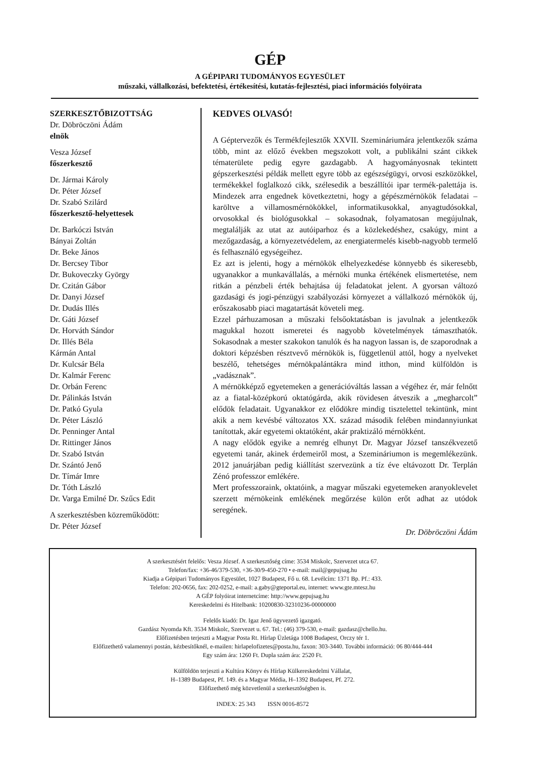GÉP
A GÉPIPARI TUDOMÁNYOS EGYESÜLET
műszaki, vállalkozási, befektetési, értékesítési, kutatás-fejlesztési, piaci információs folyóirata
SZERKESZTŐBIZOTTSÁG
Dr. Döbröczöni Ádám
elnök
Vesza József
főszerkesztő
Dr. Jármai Károly
Dr. Péter József
Dr. Szabó Szilárd
főszerkesztő-helyettesek
Dr. Barkóczi István
Bányai Zoltán
Dr. Beke János
Dr. Bercsey Tibor
Dr. Bukoveczky György
Dr. Czitán Gábor
Dr. Danyi József
Dr. Dudás Illés
Dr. Gáti József
Dr. Horváth Sándor
Dr. Illés Béla
Kármán Antal
Dr. Kulcsár Béla
Dr. Kalmár Ferenc
Dr. Orbán Ferenc
Dr. Pálinkás István
Dr. Patkó Gyula
Dr. Péter László
Dr. Penninger Antal
Dr. Rittinger János
Dr. Szabó István
Dr. Szántó Jenő
Dr. Tímár Imre
Dr. Tóth László
Dr. Varga Emilné Dr. Szűcs Edit
A szerkesztésben közreműködött:
Dr. Péter József
KEDVES OLVASÓ!
A Géptervezők és Termékfejlesztők XXVII. Szemináriumára jelentkezők száma több, mint az előző években megszokott volt, a publikálni szánt cikkek tématerülete pedig egyre gazdagabb. A hagyományosnak tekintett gépszerkesztési példák mellett egyre több az egészségügyi, orvosi eszközökkel, termékekkel foglalkozó cikk, szélesedik a beszállítói ipar termék-palettája is. Mindezek arra engednek következtetni, hogy a gépészmérnökök feladatai – karöltve a villamosmérnökökkel, informatikusokkal, anyagtudósokkal, orvosokkal és biológusokkal – sokasodnak, folyamatosan megújulnak, megtalálják az utat az autóiparhoz és a közlekedéshez, csakúgy, mint a mezőgazdaság, a környezetvédelem, az energiatermelés kisebb-nagyobb termelő és felhasználó egységeihez.
Ez azt is jelenti, hogy a mérnökök elhelyezkedése könnyebb és sikeresebb, ugyanakkor a munkavállalás, a mérnöki munka értékének elismertetése, nem ritkán a pénzbeli érték behajtása új feladatokat jelent. A gyorsan változó gazdasági és jogi-pénzügyi szabályozási környezet a vállalkozó mérnökök új, erőszakosabb piaci magatartását követeli meg.
Ezzel párhuzamosan a műszaki felsőoktatásban is javulnak a jelentkezők magukkal hozott ismeretei és nagyobb követelmények támaszthatók. Sokasodnak a mester szakokon tanulók és ha nagyon lassan is, de szaporodnak a doktori képzésben résztvevő mérnökök is, függetlenül attól, hogy a nyelveket beszélő, tehetséges mérnökpalántákra mind itthon, mind külföldön is „vadásznak”.
A mérnökképző egyetemeken a generációváltás lassan a végéhez ér, már felnőtt az a fiatal-középkorú oktatógárda, akik rövidesen átveszik a „megharcolt” elődök feladatait. Ugyanakkor ez elődökre mindig tisztelettel tekintünk, mint akik a nem kevésbé változatos XX. század második felében mindannyiunkat tanítottak, akár egyetemi oktatóként, akár praktizáló mérnökként.
A nagy elődök egyike a nemrég elhunyt Dr. Magyar József tanszékvezető egyetemi tanár, akinek érdemeiről most, a Szemináriumon is megemlékezünk. 2012 januárjában pedig kiállítást szervezünk a tíz éve eltávozott Dr. Terplán Zénó professzor emlékére.
Mert professzoraink, oktatóink, a magyar műszaki egyetemeken aranyoklevelet szerzett mérnökeink emlékének megőrzése külön erőt adhat az utódok seregének.
Dr. Döbröczöni Ádám
A szerkesztésért felelős: Vesza József. A szerkesztőség címe: 3534 Miskolc, Szervezet utca 67.
Telefon/fax: +36-46/379-530, +36-30/9-450-270 • e-mail: mail@gepujsag.hu
Kiadja a Gépipari Tudományos Egyesület, 1027 Budapest, Fő u. 68. Levélcím: 1371 Bp. Pf.: 433.
Telefon: 202-0656, fax: 202-0252, e-mail: a.gaby@gteportal.eu, internet: www.gte.mtesz.hu
A GÉP folyóirat internetcíme: http://www.gepujsag.hu
Kereskedelmi és Hitelbank: 10200830-32310236-00000000
Felelős kiadó: Dr. Igaz Jenő ügyvezető igazgató.
Gazdász Nyomda Kft. 3534 Miskolc, Szervezet u. 67. Tel.: (46) 379-530, e-mail: gazdasz@chello.hu.
Előfizetésben terjeszti a Magyar Posta Rt. Hírlap Üzletága 1008 Budapest, Orczy tér 1.
Előfizethető valamennyi postán, kézbesítőknél, e-mailen: hirlapelofizetes@posta.hu, faxon: 303-3440. További információ: 06 80/444-444
Egy szám ára: 1260 Ft. Dupla szám ára: 2520 Ft.
Külföldön terjeszti a Kultúra Könyv és Hírlap Külkereskedelmi Vállalat,
H–1389 Budapest, Pf. 149. és a Magyar Média, H–1392 Budapest, Pf. 272.
Előfizethető még közvetlenül a szerkesztőségben is.
INDEX: 25 343 ISSN 0016-8572